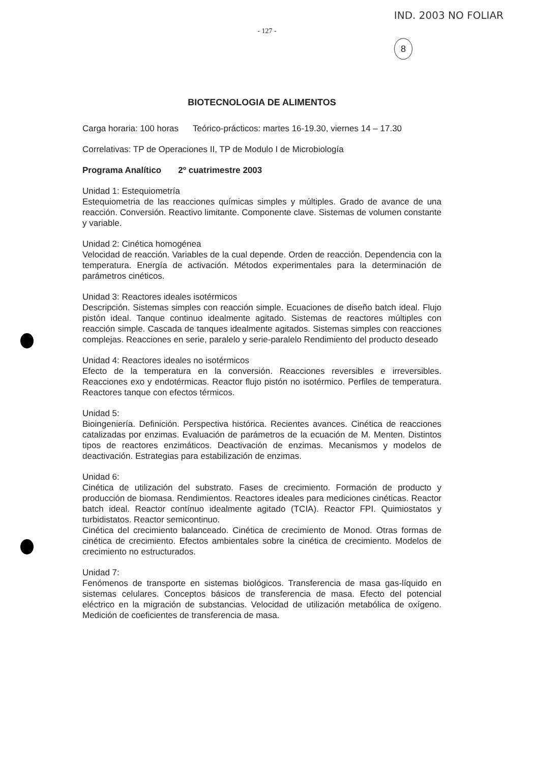IND. 2003 NO FOLIAR
- 127 -
8
BIOTECNOLOGIA DE ALIMENTOS
Carga horaria: 100 horas Teórico-prácticos: martes 16-19.30, viernes 14 – 17.30
Correlativas: TP de Operaciones II, TP de Modulo I de Microbiología
Programa Analítico 2º cuatrimestre 2003
Unidad 1: Estequiometría
Estequiometria de las reacciones químicas simples y múltiples. Grado de avance de una reacción. Conversión. Reactivo limitante. Componente clave. Sistemas de volumen constante y variable.
Unidad 2: Cinética homogénea
Velocidad de reacción. Variables de la cual depende. Orden de reacción. Dependencia con la temperatura. Energía de activación. Métodos experimentales para la determinación de parámetros cinéticos.
Unidad 3: Reactores ideales isotérmicos
Descripción. Sistemas simples con reacción simple. Ecuaciones de diseño batch ideal. Flujo pistón ideal. Tanque continuo idealmente agitado. Sistemas de reactores múltiples con reacción simple. Cascada de tanques idealmente agitados. Sistemas simples con reacciones complejas. Reacciones en serie, paralelo y serie-paralelo Rendimiento del producto deseado
Unidad 4: Reactores ideales no isotérmicos
Efecto de la temperatura en la conversión. Reacciones reversibles e irreversibles. Reacciones exo y endotérmicas. Reactor flujo pistón no isotérmico. Perfiles de temperatura. Reactores tanque con efectos térmicos.
Unidad 5:
Bioingeniería. Definición. Perspectiva histórica. Recientes avances. Cinética de reacciones catalizadas por enzimas. Evaluación de parámetros de la ecuación de M. Menten. Distintos tipos de reactores enzimáticos. Deactivación de enzimas. Mecanismos y modelos de deactivación. Estrategias para estabilización de enzimas.
Unidad 6:
Cinética de utilización del substrato. Fases de crecimiento. Formación de producto y producción de biomasa. Rendimientos. Reactores ideales para mediciones cinéticas. Reactor batch ideal. Reactor contínuo idealmente agitado (TCIA). Reactor FPI. Quimiostatos y turbidistatos. Reactor semicontinuo.
Cinética del crecimiento balanceado. Cinética de crecimiento de Monod. Otras formas de cinética de crecimiento. Efectos ambientales sobre la cinética de crecimiento. Modelos de crecimiento no estructurados.
Unidad 7:
Fenómenos de transporte en sistemas biológicos. Transferencia de masa gas-líquido en sistemas celulares. Conceptos básicos de transferencia de masa. Efecto del potencial eléctrico en la migración de substancias. Velocidad de utilización metabólica de oxígeno. Medición de coeficientes de transferencia de masa.